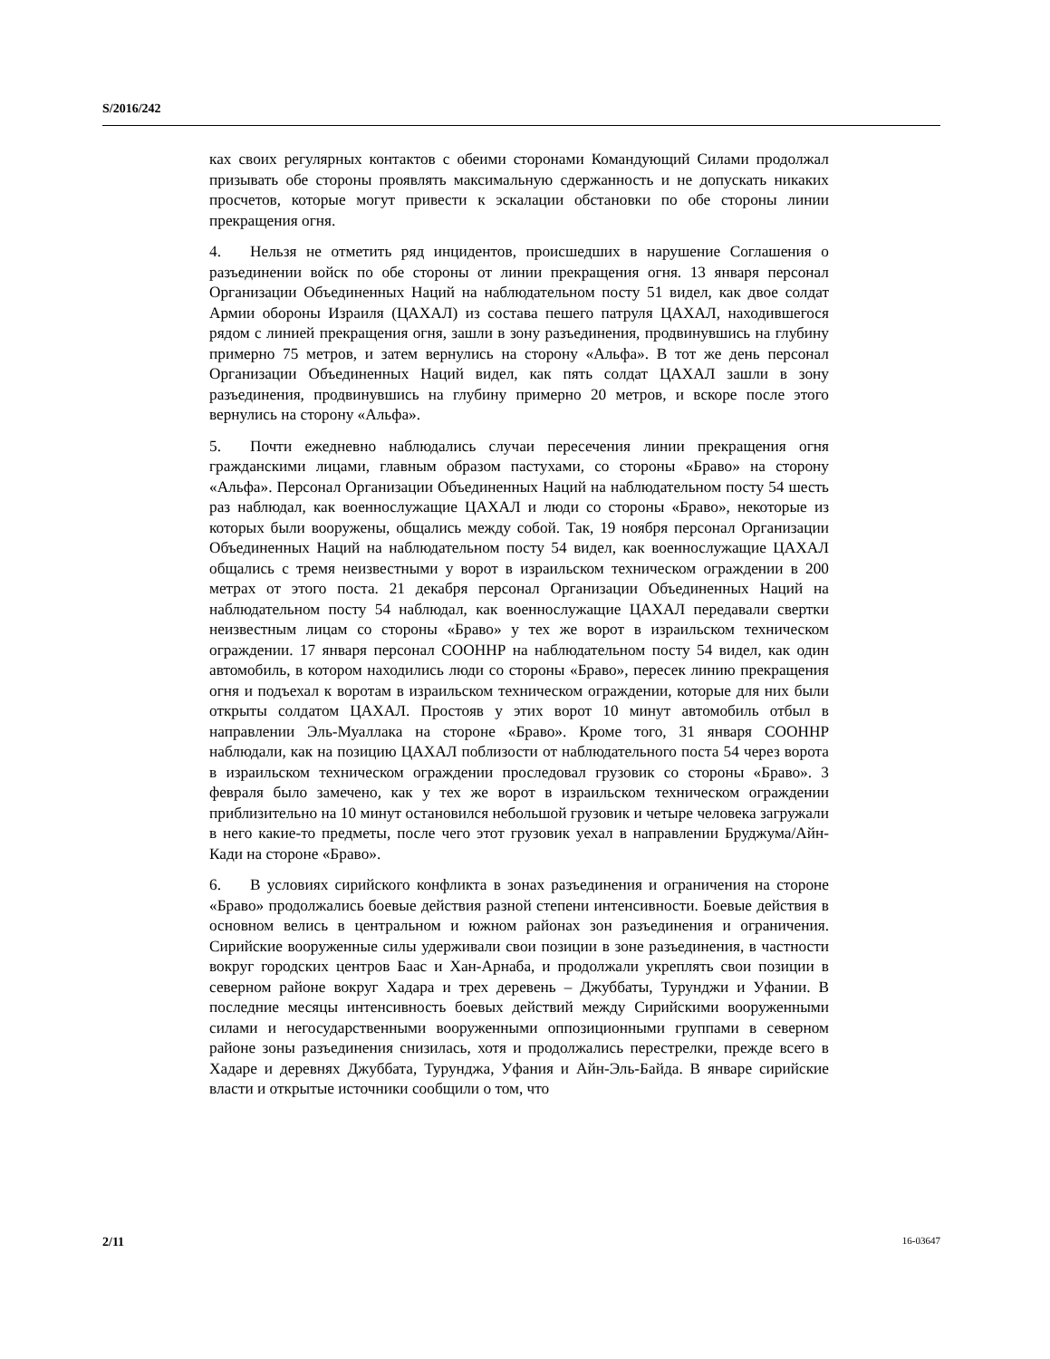S/2016/242
ках своих регулярных контактов с обеими сторонами Командующий Силами продолжал призывать обе стороны проявлять максимальную сдержанность и не допускать никаких просчетов, которые могут привести к эскалации обстановки по обе стороны линии прекращения огня.
4. Нельзя не отметить ряд инцидентов, происшедших в нарушение Соглашения о разъединении войск по обе стороны от линии прекращения огня. 13 января персонал Организации Объединенных Наций на наблюдательном посту 51 видел, как двое солдат Армии обороны Израиля (ЦАХАЛ) из состава пешего патруля ЦАХАЛ, находившегося рядом с линией прекращения огня, зашли в зону разъединения, продвинувшись на глубину примерно 75 метров, и затем вернулись на сторону «Альфа». В тот же день персонал Организации Объединенных Наций видел, как пять солдат ЦАХАЛ зашли в зону разъединения, продвинувшись на глубину примерно 20 метров, и вскоре после этого вернулись на сторону «Альфа».
5. Почти ежедневно наблюдались случаи пересечения линии прекращения огня гражданскими лицами, главным образом пастухами, со стороны «Браво» на сторону «Альфа». Персонал Организации Объединенных Наций на наблюдательном посту 54 шесть раз наблюдал, как военнослужащие ЦАХАЛ и люди со стороны «Браво», некоторые из которых были вооружены, общались между собой. Так, 19 ноября персонал Организации Объединенных Наций на наблюдательном посту 54 видел, как военнослужащие ЦАХАЛ общались с тремя неизвестными у ворот в израильском техническом ограждении в 200 метрах от этого поста. 21 декабря персонал Организации Объединенных Наций на наблюдательном посту 54 наблюдал, как военнослужащие ЦАХАЛ передавали свертки неизвестным лицам со стороны «Браво» у тех же ворот в израильском техническом ограждении. 17 января персонал СООННР на наблюдательном посту 54 видел, как один автомобиль, в котором находились люди со стороны «Браво», пересек линию прекращения огня и подъехал к воротам в израильском техническом ограждении, которые для них были открыты солдатом ЦАХАЛ. Простояв у этих ворот 10 минут автомобиль отбыл в направлении Эль-Муаллака на стороне «Браво». Кроме того, 31 января СООННР наблюдали, как на позицию ЦАХАЛ поблизости от наблюдательного поста 54 через ворота в израильском техническом ограждении проследовал грузовик со стороны «Браво». 3 февраля было замечено, как у тех же ворот в израильском техническом ограждении приблизительно на 10 минут остановился небольшой грузовик и четыре человека загружали в него какие-то предметы, после чего этот грузовик уехал в направлении Бруджума/Айн-Кади на стороне «Браво».
6. В условиях сирийского конфликта в зонах разъединения и ограничения на стороне «Браво» продолжались боевые действия разной степени интенсивности. Боевые действия в основном велись в центральном и южном районах зон разъединения и ограничения. Сирийские вооруженные силы удерживали свои позиции в зоне разъединения, в частности вокруг городских центров Баас и Хан-Арнаба, и продолжали укреплять свои позиции в северном районе вокруг Хадара и трех деревень – Джуббаты, Турунджи и Уфании. В последние месяцы интенсивность боевых действий между Сирийскими вооруженными силами и негосударственными вооруженными оппозиционными группами в северном районе зоны разъединения снизилась, хотя и продолжались перестрелки, прежде всего в Хадаре и деревнях Джуббата, Турунджа, Уфания и Айн-Эль-Байда. В январе сирийские власти и открытые источники сообщили о том, что
2/11 16-03647